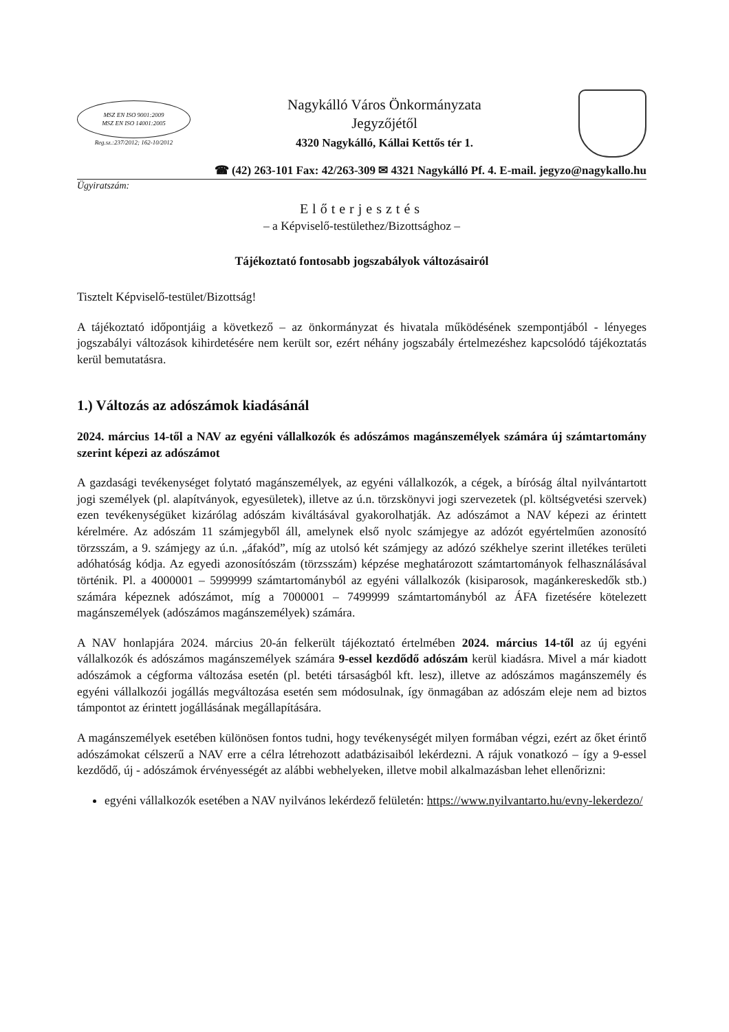MSZ EN ISO 9001:2009
MSZ EN ISO 14001:2005
Reg.sz.:237/2012; 162-10/2012
Nagykálló Város Önkormányzata
Jegyzőjétől
4320 Nagykálló, Kállai Kettős tér 1.
☎ (42) 263-101 Fax: 42/263-309 ✉ 4321 Nagykálló Pf. 4. E-mail. jegyzo@nagykallo.hu
Ügyiratszám:
Előterjesztés
– a Képviselő-testülethez/Bizottsághoz –
Tájékoztató fontosabb jogszabályok változásairól
Tisztelt Képviselő-testület/Bizottság!
A tájékoztató időpontjáig a következő – az önkormányzat és hivatala működésének szempontjából - lényeges jogszabályi változások kihirdetésére nem került sor, ezért néhány jogszabály értelmezéshez kapcsolódó tájékoztatás kerül bemutatásra.
1.) Változás az adószámok kiadásánál
2024. március 14-től a NAV az egyéni vállalkozók és adószámos magánszemélyek számára új számtartomány szerint képezi az adószámot
A gazdasági tevékenységet folytató magánszemélyek, az egyéni vállalkozók, a cégek, a bíróság által nyilvántartott jogi személyek (pl. alapítványok, egyesületek), illetve az ú.n. törzskönyvi jogi szervezetek (pl. költségvetési szervek) ezen tevékenységüket kizárólag adószám kiváltásával gyakorolhatják. Az adószámot a NAV képezi az érintett kérelmére. Az adószám 11 számjegyből áll, amelynek első nyolc számjegye az adózót egyértelműen azonosító törzsszám, a 9. számjegy az ú.n. „áfakód”, míg az utolsó két számjegy az adózó székhelye szerint illetékes területi adóhatóság kódja. Az egyedi azonosítószám (törzsszám) képzése meghatározott számtartományok felhasználásával történik. Pl. a 4000001 – 5999999 számtartományból az egyéni vállalkozók (kisiparosok, magánkereskedők stb.) számára képeznek adószámot, míg a 7000001 – 7499999 számtartományból az ÁFA fizetésére kötelezett magánszemélyek (adószámos magánszemélyek) számára.
A NAV honlapjára 2024. március 20-án felkerült tájékoztató értelmében 2024. március 14-től az új egyéni vállalkozók és adószámos magánszemélyek számára 9-essel kezdődő adószám kerül kiadásra. Mivel a már kiadott adószámok a cégforma változása esetén (pl. betéti társaságból kft. lesz), illetve az adószámos magánszemély és egyéni vállalkozói jogállás megváltozása esetén sem módosulnak, így önmagában az adószám eleje nem ad biztos támpontot az érintett jogállásának megállapítására.
A magánszemélyek esetében különösen fontos tudni, hogy tevékenységét milyen formában végzi, ezért az őket érintő adószámokat célszerű a NAV erre a célra létrehozott adatbázisaiból lekérdezni. A rájuk vonatkozó – így a 9-essel kezdődő, új - adószámok érvényességét az alábbi webhelyeken, illetve mobil alkalmazásban lehet ellenőrizni:
egyéni vállalkozók esetében a NAV nyilvános lekérdező felületén: https://www.nyilvantarto.hu/evny-lekerdezo/